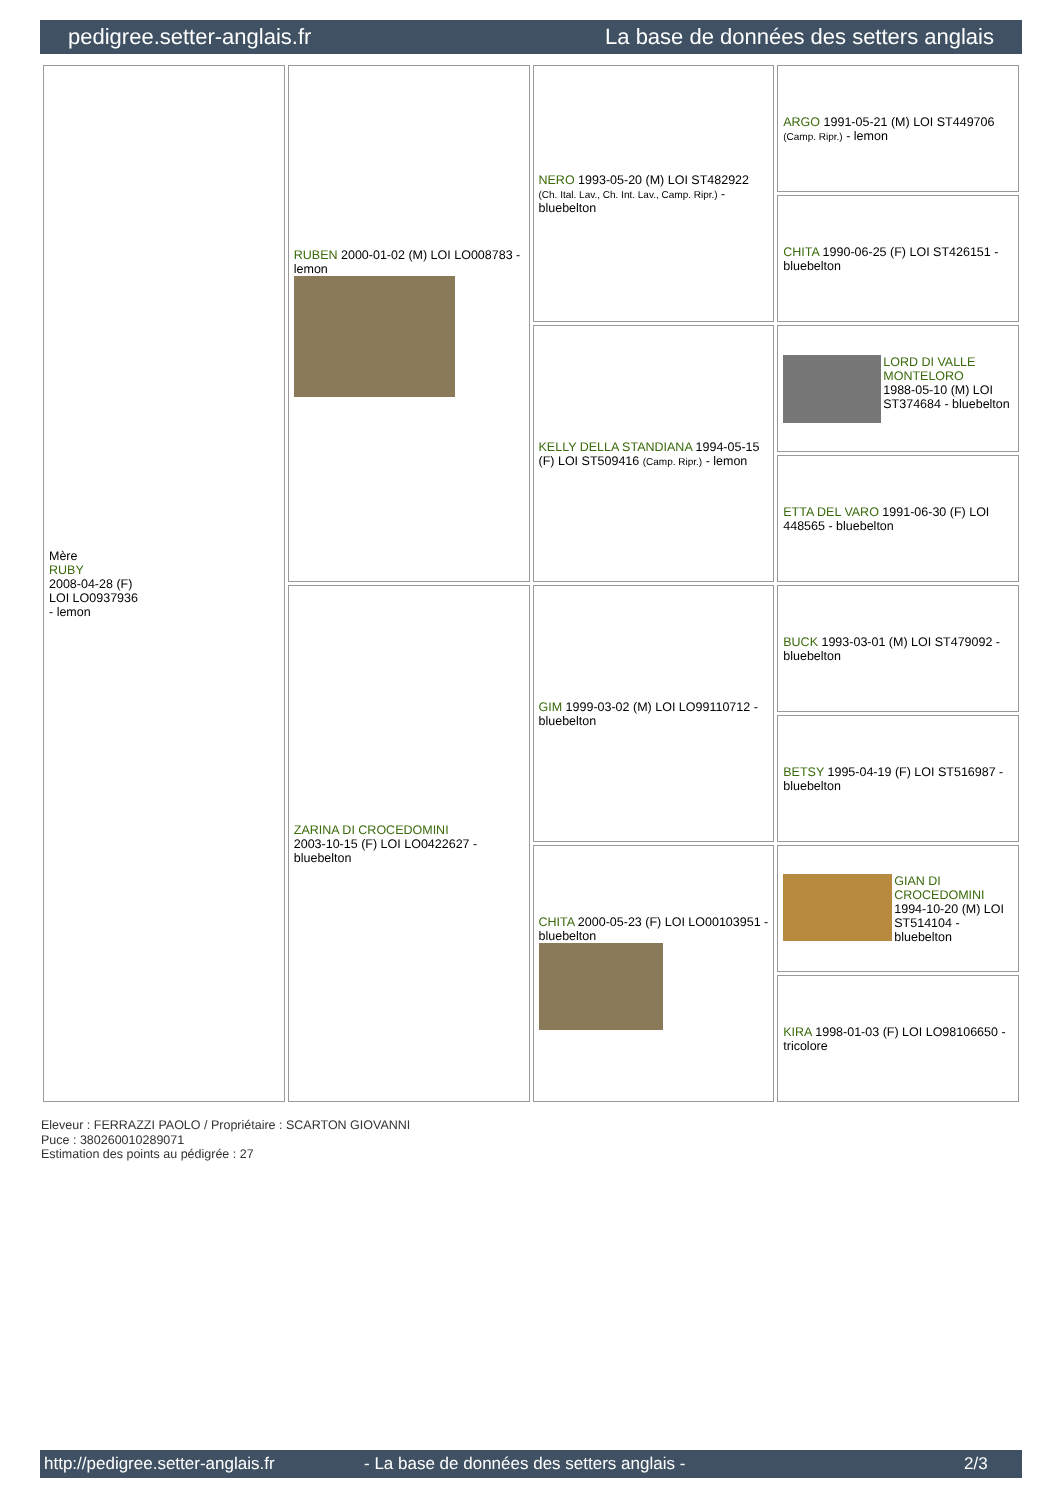pedigree.setter-anglais.fr La base de données des setters anglais
| Mère RUBY 2008-04-28 (F) LOI LO0937936 - lemon | RUBEN 2000-01-02 (M) LOI LO008783 - lemon | NERO 1993-05-20 (M) LOI ST482922 (Ch. Ital. Lav., Ch. Int. Lav., Camp. Ripr.) - bluebelton | ARGO 1991-05-21 (M) LOI ST449706 (Camp. Ripr.) - lemon |
| | | | CHITA 1990-06-25 (F) LOI ST426151 - bluebelton |
| | | KELLY DELLA STANDIANA 1994-05-15 (F) LOI ST509416 (Camp. Ripr.) - lemon | LORD DI VALLE MONTELORO 1988-05-10 (M) LOI ST374684 - bluebelton |
| | | | ETTA DEL VARO 1991-06-30 (F) LOI 448565 - bluebelton |
| | ZARINA DI CROCEDOMINI 2003-10-15 (F) LOI LO0422627 - bluebelton | GIM 1999-03-02 (M) LOI LO99110712 - bluebelton | BUCK 1993-03-01 (M) LOI ST479092 - bluebelton |
| | | | BETSY 1995-04-19 (F) LOI ST516987 - bluebelton |
| | | CHITA 2000-05-23 (F) LOI LO00103951 - bluebelton | GIAN DI CROCEDOMINI 1994-10-20 (M) LOI ST514104 - bluebelton |
| | | | KIRA 1998-01-03 (F) LOI LO98106650 - tricolore |
Eleveur : FERRAZZI PAOLO / Propriétaire : SCARTON GIOVANNI
Puce : 380260010289071
Estimation des points au pédigrée : 27
http://pedigree.setter-anglais.fr - La base de données des setters anglais - 2/3